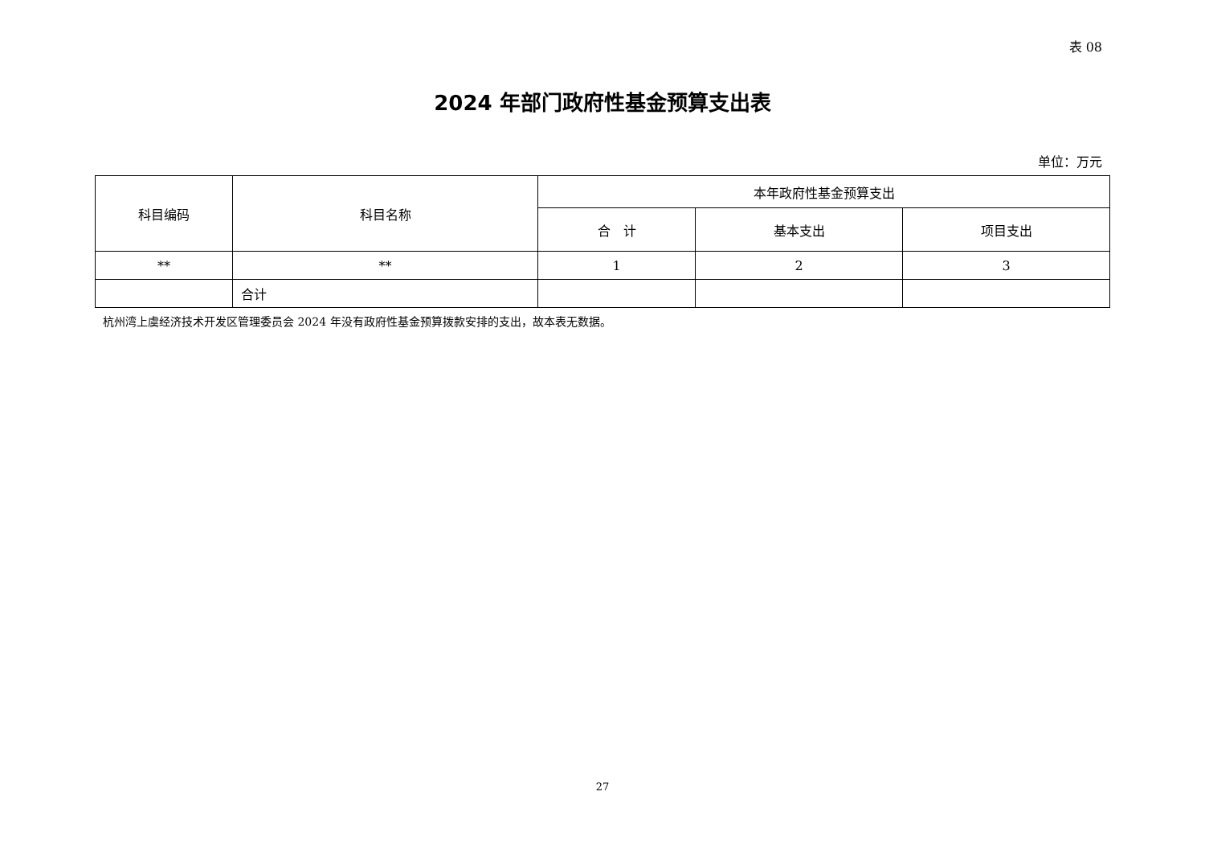表 08
2024 年部门政府性基金预算支出表
单位：万元
| 科目编码 | 科目名称 | 本年政府性基金预算支出 | | |
| --- | --- | --- | --- | --- |
| | | 合 计 | 基本支出 | 项目支出 |
| ** | ** | 1 | 2 | 3 |
| | 合计 | | | |
杭州湾上虞经济技术开发区管理委员会 2024 年没有政府性基金预算拨款安排的支出，故本表无数据。
27